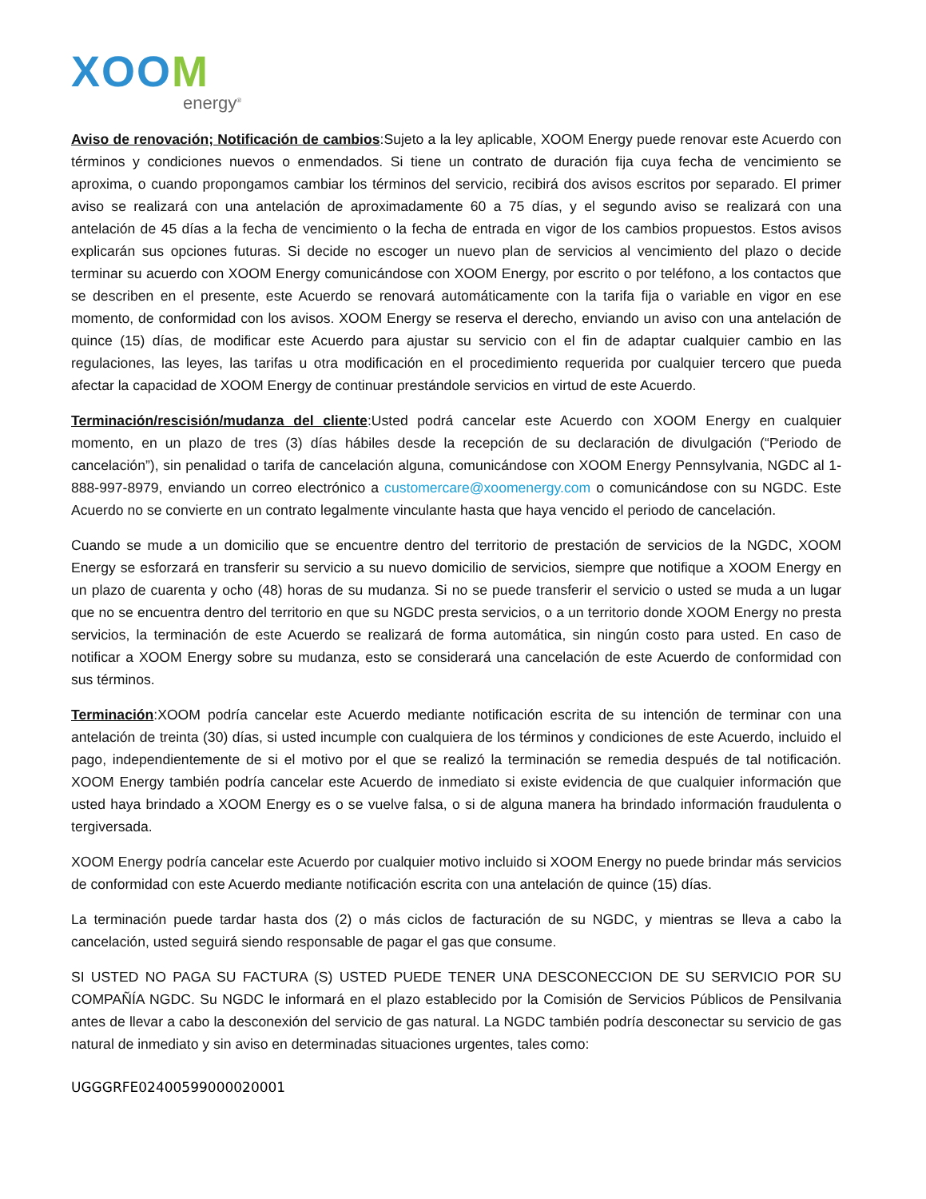XOOM
energy<sup>®</sup>
Aviso de renovación; Notificación de cambios:Sujeto a la ley aplicable, XOOM Energy puede renovar este Acuerdo con términos y condiciones nuevos o enmendados. Si tiene un contrato de duración fija cuya fecha de vencimiento se aproxima, o cuando propongamos cambiar los términos del servicio, recibirá dos avisos escritos por separado. El primer aviso se realizará con una antelación de aproximadamente 60 a 75 días, y el segundo aviso se realizará con una antelación de 45 días a la fecha de vencimiento o la fecha de entrada en vigor de los cambios propuestos. Estos avisos explicarán sus opciones futuras. Si decide no escoger un nuevo plan de servicios al vencimiento del plazo o decide terminar su acuerdo con XOOM Energy comunicándose con XOOM Energy, por escrito o por teléfono, a los contactos que se describen en el presente, este Acuerdo se renovará automáticamente con la tarifa fija o variable en vigor en ese momento, de conformidad con los avisos. XOOM Energy se reserva el derecho, enviando un aviso con una antelación de quince (15) días, de modificar este Acuerdo para ajustar su servicio con el fin de adaptar cualquier cambio en las regulaciones, las leyes, las tarifas u otra modificación en el procedimiento requerida por cualquier tercero que pueda afectar la capacidad de XOOM Energy de continuar prestándole servicios en virtud de este Acuerdo.
Terminación/rescisión/mudanza del cliente:Usted podrá cancelar este Acuerdo con XOOM Energy en cualquier momento, en un plazo de tres (3) días hábiles desde la recepción de su declaración de divulgación (“Periodo de cancelación”), sin penalidad o tarifa de cancelación alguna, comunicándose con XOOM Energy Pennsylvania, NGDC al 1-888-997-8979, enviando un correo electrónico a customercare@xoomenergy.com o comunicándose con su NGDC. Este Acuerdo no se convierte en un contrato legalmente vinculante hasta que haya vencido el periodo de cancelación.
Cuando se mude a un domicilio que se encuentre dentro del territorio de prestación de servicios de la NGDC, XOOM Energy se esforzará en transferir su servicio a su nuevo domicilio de servicios, siempre que notifique a XOOM Energy en un plazo de cuarenta y ocho (48) horas de su mudanza. Si no se puede transferir el servicio o usted se muda a un lugar que no se encuentra dentro del territorio en que su NGDC presta servicios, o a un territorio donde XOOM Energy no presta servicios, la terminación de este Acuerdo se realizará de forma automática, sin ningún costo para usted. En caso de notificar a XOOM Energy sobre su mudanza, esto se considerará una cancelación de este Acuerdo de conformidad con sus términos.
Terminación:XOOM podría cancelar este Acuerdo mediante notificación escrita de su intención de terminar con una antelación de treinta (30) días, si usted incumple con cualquiera de los términos y condiciones de este Acuerdo, incluido el pago, independientemente de si el motivo por el que se realizó la terminación se remedia después de tal notificación. XOOM Energy también podría cancelar este Acuerdo de inmediato si existe evidencia de que cualquier información que usted haya brindado a XOOM Energy es o se vuelve falsa, o si de alguna manera ha brindado información fraudulenta o tergiversada.
XOOM Energy podría cancelar este Acuerdo por cualquier motivo incluido si XOOM Energy no puede brindar más servicios de conformidad con este Acuerdo mediante notificación escrita con una antelación de quince (15) días.
La terminación puede tardar hasta dos (2) o más ciclos de facturación de su NGDC, y mientras se lleva a cabo la cancelación, usted seguirá siendo responsable de pagar el gas que consume.
SI USTED NO PAGA SU FACTURA (S) USTED PUEDE TENER UNA DESCONECCION DE SU SERVICIO POR SU COMPAÑÍA NGDC. Su NGDC le informará en el plazo establecido por la Comisión de Servicios Públicos de Pensilvania antes de llevar a cabo la desconexión del servicio de gas natural. La NGDC también podría desconectar su servicio de gas natural de inmediato y sin aviso en determinadas situaciones urgentes, tales como:
UGGGRFE02400599000020001